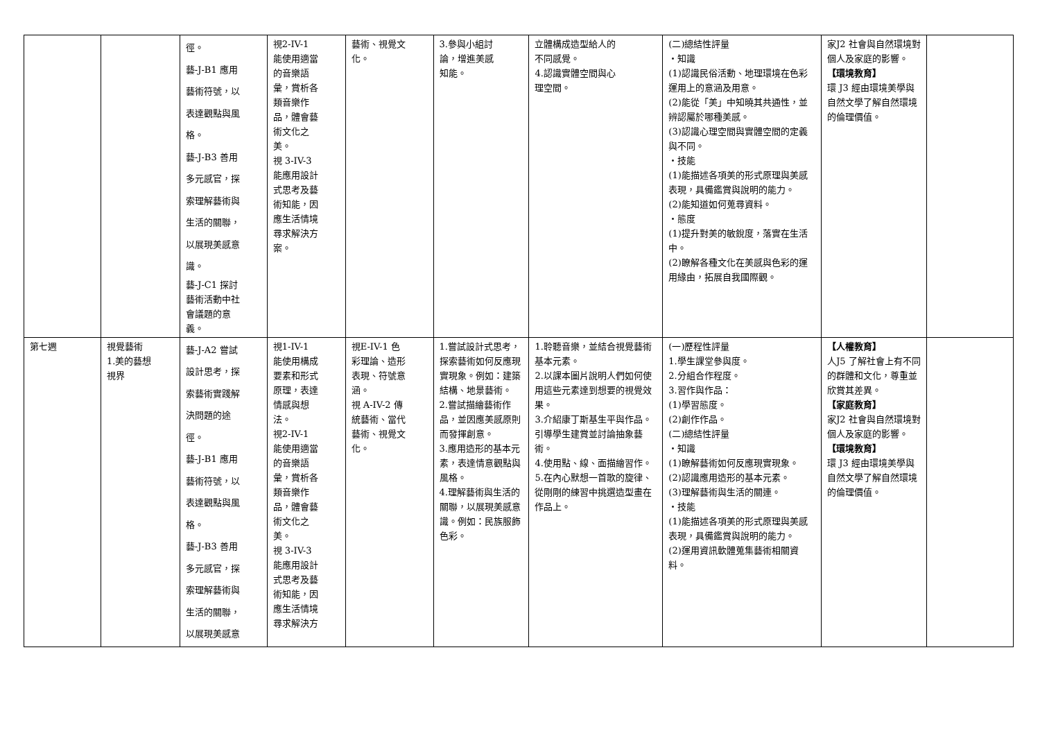| | | 徑。 藝-J-B1 應用 藝術符號，以 表達觀點與風 格。 藝-J-B3 善用 多元感官，探 索理解藝術與 生活的關聯， 以展現美感意 識。 藝-J-C1 探討 藝術活動中社 會議題的意 義。 | 視2-IV-1 能使用適當 的音樂語 彙，賞析各 類音樂作 品，體會藝 術文化之 美。 視 3-IV-3 能應用設計 式思考及藝 術知能，因 應生活情境 尋求解決方 案。 | 藝術、視覺文 化。 | 3.參與小組討 論，增進美感 知能。 | 立體構成造型給人的 不同感覺。 4.認識實體空間與心 理空間。 | (二)總結性評量 ・知識 (1)認識民俗活動、地理環境在色彩運用上的意涵及用意。 (2)能從「美」中知曉其共通性，並辨認屬於哪種美感。 (3)認識心理空間與實體空間的定義與不同。 ・技能 (1)能描述各項美的形式原理與美感表現，具備鑑賞與說明的能力。 (2)能知道如何蒐尋資料。 ・態度 (1)提升對美的敏銳度，落實在生活中。 (2)瞭解各種文化在美感與色彩的運用緣由，拓展自我國際觀。 | 家J2 社會與自然環境對個人及家庭的影響。 【環境教育】 環 J3 經由環境美學與自然文學了解自然環境的倫理價值。 | |
| 第七週 | 視覺藝術 1.美的藝想 視界 | 藝-J-A2 嘗試 設計思考，探 索藝術實踐解 決問題的途 徑。 藝-J-B1 應用 藝術符號，以 表達觀點與風 格。 藝-J-B3 善用 多元感官，探 索理解藝術與 生活的關聯， 以展現美感意 | 視1-IV-1 能使用構成 要素和形式 原理，表達 情感與想 法。 視2-IV-1 能使用適當 的音樂語 彙，賞析各 類音樂作 品，體會藝 術文化之 美。 視 3-IV-3 能應用設計 式思考及藝 術知能，因 應生活情境 尋求解決方 | 視E-IV-1 色 彩理論、造形 表現、符號意 涵。 視 A-IV-2 傳 統藝術、當代 藝術、視覺文 化。 | 1.嘗試設計式思考，探索藝術如何反應現實現象。例如：建築結構、地景藝術。 2.嘗試描繪藝術作品，並因應美感原則而發揮創意。 3.應用造形的基本元素，表達情意觀點與風格。 4.理解藝術與生活的關聯，以展現美感意識。例如：民族服飾色彩。 | 1.聆聽音樂，並結合視覺藝術基本元素。 2.以課本圖片說明人們如何使用這些元素達到想要的視覺效果。 3.介紹康丁斯基生平與作品。引導學生建賞並討論抽象藝術。 4.使用點、線、面描繪習作。 5.在內心默想一首歌的旋律、從剛剛的練習中挑選造型畫在作品上。 | (一)歷程性評量 1.學生課堂參與度。 2.分組合作程度。 3.習作與作品： (1)學習態度。 (2)創作作品。 (二)總結性評量 ・知識 (1)瞭解藝術如何反應現實現象。 (2)認識應用造形的基本元素。 (3)理解藝術與生活的關連。 ・技能 (1)能描述各項美的形式原理與美感表現，具備鑑賞與說明的能力。 (2)運用資訊軟體蒐集藝術相關資料。 | 【人權教育】 人J5 了解社會上有不同的群體和文化，尊重並欣賞其差異。 【家庭教育】 家J2 社會與自然環境對個人及家庭的影響。 【環境教育】 環 J3 經由環境美學與自然文學了解自然環境的倫理價值。 | |